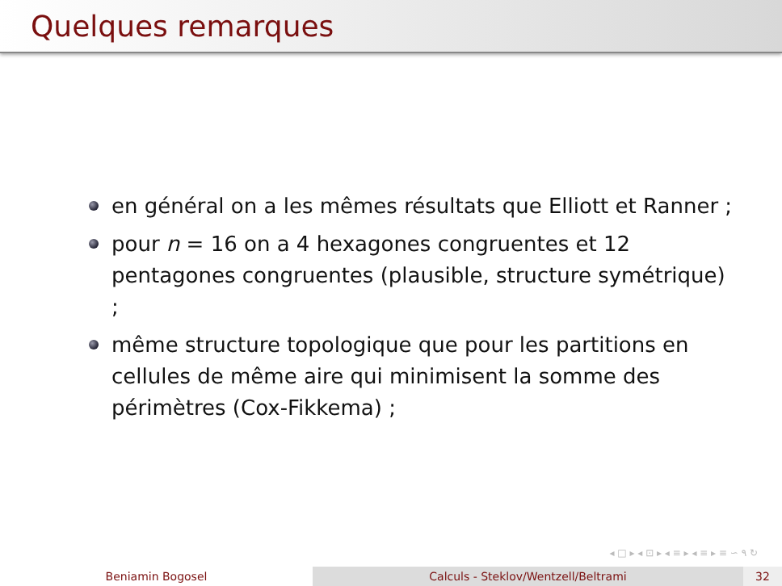Quelques remarques
en général on a les mêmes résultats que Elliott et Ranner ;
pour n = 16 on a 4 hexagones congruentes et 12 pentagones congruentes (plausible, structure symétrique) ;
même structure topologique que pour les partitions en cellules de même aire qui minimisent la somme des périmètres (Cox-Fikkema) ;
◂ □ ▸ ◂ ⊡ ▸ ◂ ≡ ▸ ◂ ≡ ▸ ≡ ∽ ۹ ↻
Beniamin Bogosel Calculs - Steklov/Wentzell/Beltrami 32